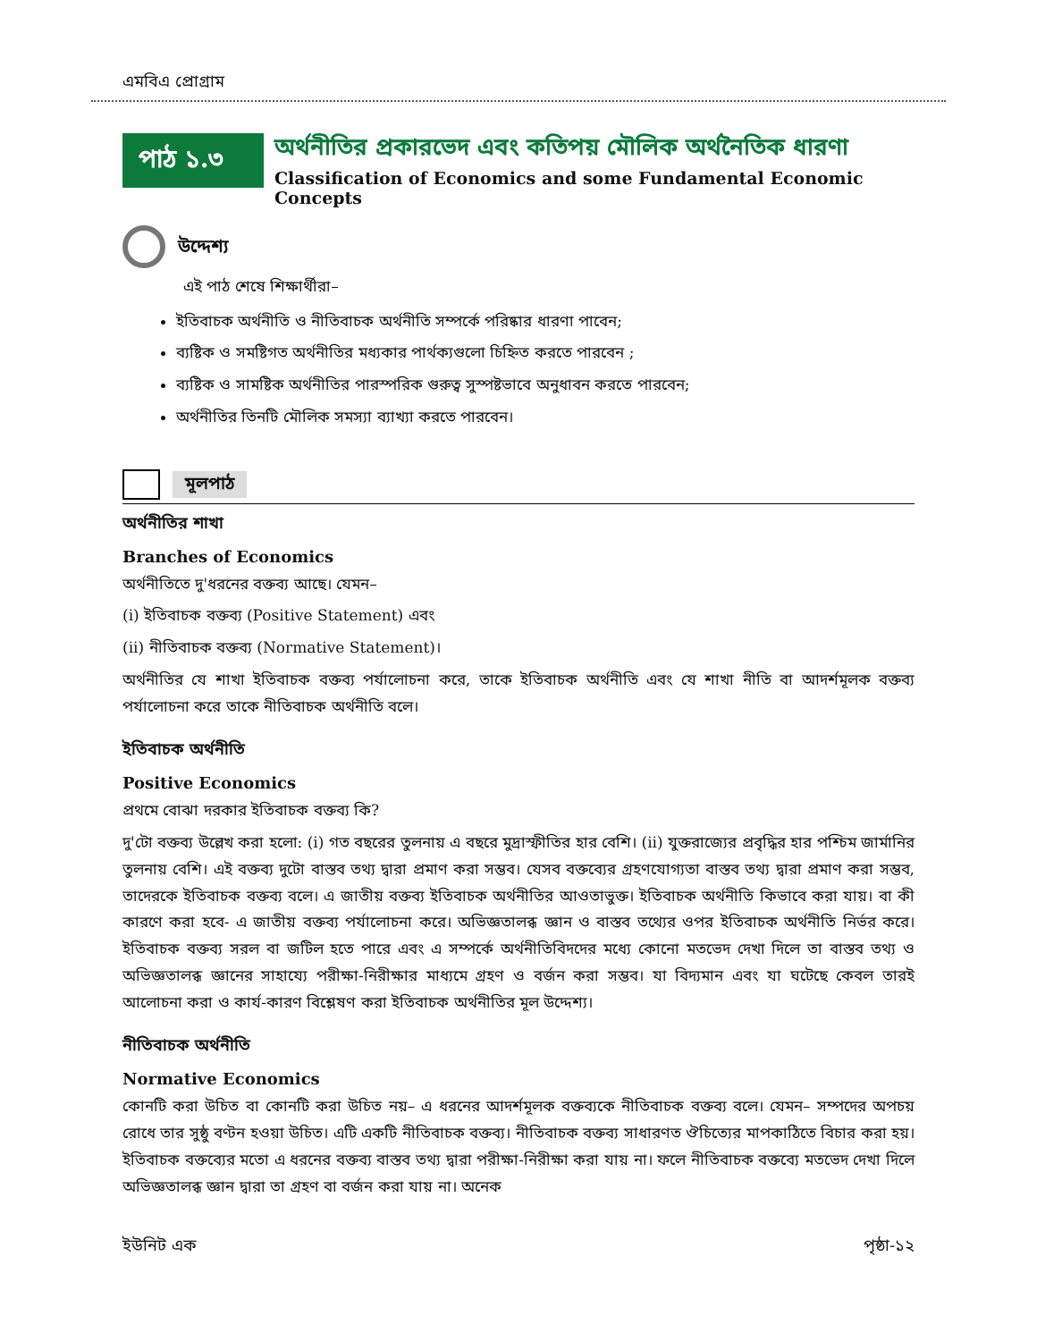এমবিএ প্রোগ্রাম
পাঠ ১.৩
অর্থনীতির প্রকারভেদ এবং কতিপয় মৌলিক অর্থনৈতিক ধারণা
Classification of Economics and some Fundamental Economic Concepts
উদ্দেশ্য
এই পাঠ শেষে শিক্ষার্থীরা–
ইতিবাচক অর্থনীতি ও নীতিবাচক অর্থনীতি সম্পর্কে পরিষ্কার ধারণা পাবেন;
ব্যষ্টিক ও সমষ্টিগত অর্থনীতির মধ্যকার পার্থক্যগুলো চিহ্নিত করতে পারবেন ;
ব্যষ্টিক ও সামষ্টিক অর্থনীতির পারস্পরিক গুরুত্ব সুস্পষ্টভাবে অনুধাবন করতে পারবেন;
অর্থনীতির তিনটি মৌলিক সমস্যা ব্যাখ্যা করতে পারবেন।
মূলপাঠ
অর্থনীতির শাখা
Branches of Economics
অর্থনীতিতে দু'ধরনের বক্তব্য আছে। যেমন–
(i) ইতিবাচক বক্তব্য (Positive Statement) এবং
(ii) নীতিবাচক বক্তব্য (Normative Statement)।
অর্থনীতির যে শাখা ইতিবাচক বক্তব্য পর্যালোচনা করে, তাকে ইতিবাচক অর্থনীতি এবং যে শাখা নীতি বা আদর্শমূলক বক্তব্য পর্যালোচনা করে তাকে নীতিবাচক অর্থনীতি বলে।
ইতিবাচক অর্থনীতি
Positive Economics
প্রথমে বোঝা দরকার ইতিবাচক বক্তব্য কি?
দু'টো বক্তব্য উল্লেখ করা হলো: (i) গত বছরের তুলনায় এ বছরে মুদ্রাস্ফীতির হার বেশি। (ii) যুক্তরাজ্যের প্রবৃদ্ধির হার পশ্চিম জার্মানির তুলনায় বেশি। এই বক্তব্য দুটো বাস্তব তথ্য দ্বারা প্রমাণ করা সম্ভব। যেসব বক্তব্যের গ্রহণযোগ্যতা বাস্তব তথ্য দ্বারা প্রমাণ করা সম্ভব, তাদেরকে ইতিবাচক বক্তব্য বলে। এ জাতীয় বক্তব্য ইতিবাচক অর্থনীতির আওতাভুক্ত। ইতিবাচক অর্থনীতি কিভাবে করা যায়। বা কী কারণে করা হবে- এ জাতীয় বক্তব্য পর্যালোচনা করে। অভিজ্ঞতালব্ধ জ্ঞান ও বাস্তব তথ্যের ওপর ইতিবাচক অর্থনীতি নির্ভর করে। ইতিবাচক বক্তব্য সরল বা জটিল হতে পারে এবং এ সম্পর্কে অর্থনীতিবিদদের মধ্যে কোনো মতভেদ দেখা দিলে তা বাস্তব তথ্য ও অভিজ্ঞতালব্ধ জ্ঞানের সাহায্যে পরীক্ষা-নিরীক্ষার মাধ্যমে গ্রহণ ও বর্জন করা সম্ভব। যা বিদ্যমান এবং যা ঘটেছে কেবল তারই আলোচনা করা ও কার্য-কারণ বিশ্লেষণ করা ইতিবাচক অর্থনীতির মূল উদ্দেশ্য।
নীতিবাচক অর্থনীতি
Normative Economics
কোনটি করা উচিত বা কোনটি করা উচিত নয়– এ ধরনের আদর্শমূলক বক্তব্যকে নীতিবাচক বক্তব্য বলে। যেমন– সম্পদের অপচয় রোধে তার সুষ্ঠু বণ্টন হওয়া উচিত। এটি একটি নীতিবাচক বক্তব্য। নীতিবাচক বক্তব্য সাধারণত ঔচিত্যের মাপকাঠিতে বিচার করা হয়। ইতিবাচক বক্তব্যের মতো এ ধরনের বক্তব্য বাস্তব তথ্য দ্বারা পরীক্ষা-নিরীক্ষা করা যায় না। ফলে নীতিবাচক বক্তব্যে মতভেদ দেখা দিলে অভিজ্ঞতালব্ধ জ্ঞান দ্বারা তা গ্রহণ বা বর্জন করা যায় না। অনেক
ইউনিট এক পৃষ্ঠা-১২